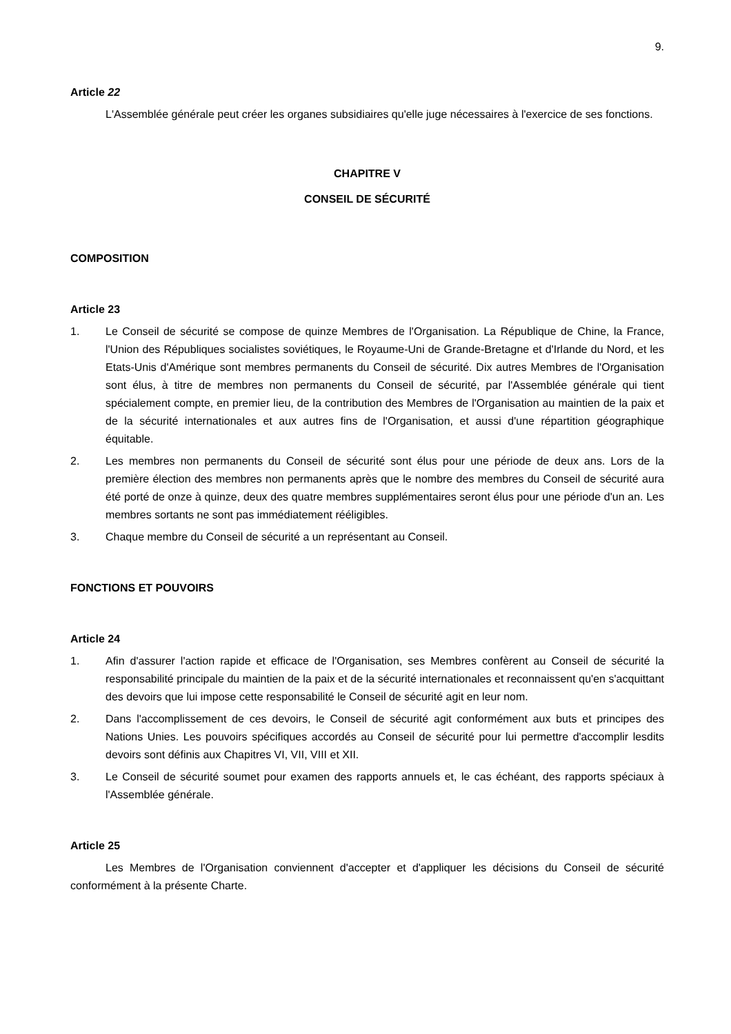9.
Article 22
L'Assemblée générale peut créer les organes subsidiaires qu'elle juge nécessaires à l'exercice de ses fonctions.
CHAPITRE V
CONSEIL DE SÉCURITÉ
COMPOSITION
Article 23
1. Le Conseil de sécurité se compose de quinze Membres de l'Organisation. La République de Chine, la France, l'Union des Républiques socialistes soviétiques, le Royaume-Uni de Grande-Bretagne et d'Irlande du Nord, et les Etats-Unis d'Amérique sont membres permanents du Conseil de sécurité. Dix autres Membres de l'Organisation sont élus, à titre de membres non permanents du Conseil de sécurité, par l'Assemblée générale qui tient spécialement compte, en premier lieu, de la contribution des Membres de l'Organisation au maintien de la paix et de la sécurité internationales et aux autres fins de l'Organisation, et aussi d'une répartition géographique équitable.
2. Les membres non permanents du Conseil de sécurité sont élus pour une période de deux ans. Lors de la première élection des membres non permanents après que le nombre des membres du Conseil de sécurité aura été porté de onze à quinze, deux des quatre membres supplémentaires seront élus pour une période d'un an. Les membres sortants ne sont pas immédiatement rééligibles.
3. Chaque membre du Conseil de sécurité a un représentant au Conseil.
FONCTIONS ET POUVOIRS
Article 24
1. Afin d'assurer l'action rapide et efficace de l'Organisation, ses Membres confèrent au Conseil de sécurité la responsabilité principale du maintien de la paix et de la sécurité internationales et reconnaissent qu'en s'acquittant des devoirs que lui impose cette responsabilité le Conseil de sécurité agit en leur nom.
2. Dans l'accomplissement de ces devoirs, le Conseil de sécurité agit conformément aux buts et principes des Nations Unies. Les pouvoirs spécifiques accordés au Conseil de sécurité pour lui permettre d'accomplir lesdits devoirs sont définis aux Chapitres VI, VII, VIII et XII.
3. Le Conseil de sécurité soumet pour examen des rapports annuels et, le cas échéant, des rapports spéciaux à l'Assemblée générale.
Article 25
Les Membres de l'Organisation conviennent d'accepter et d'appliquer les décisions du Conseil de sécurité conformément à la présente Charte.